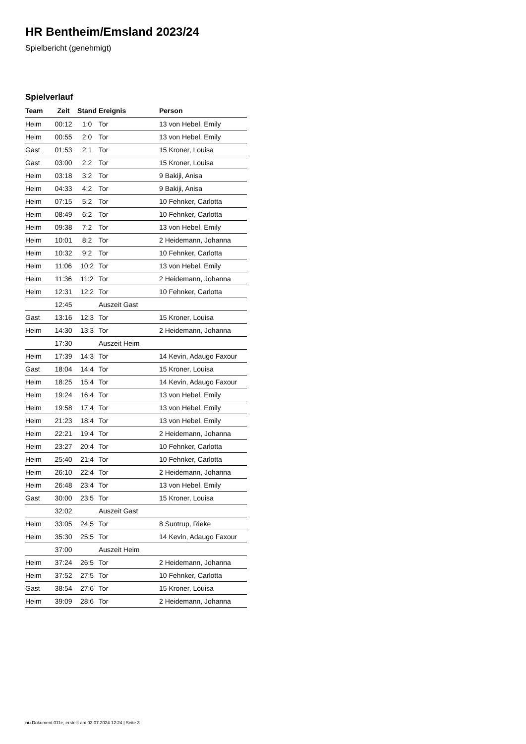HR Bentheim/Emsland 2023/24
Spielbericht (genehmigt)
Spielverlauf
| Team | Zeit | Stand | Ereignis | Person |
| --- | --- | --- | --- | --- |
| Heim | 00:12 | 1:0 | Tor | 13 von Hebel, Emily |
| Heim | 00:55 | 2:0 | Tor | 13 von Hebel, Emily |
| Gast | 01:53 | 2:1 | Tor | 15 Kroner, Louisa |
| Gast | 03:00 | 2:2 | Tor | 15 Kroner, Louisa |
| Heim | 03:18 | 3:2 | Tor | 9 Bakiji, Anisa |
| Heim | 04:33 | 4:2 | Tor | 9 Bakiji, Anisa |
| Heim | 07:15 | 5:2 | Tor | 10 Fehnker, Carlotta |
| Heim | 08:49 | 6:2 | Tor | 10 Fehnker, Carlotta |
| Heim | 09:38 | 7:2 | Tor | 13 von Hebel, Emily |
| Heim | 10:01 | 8:2 | Tor | 2 Heidemann, Johanna |
| Heim | 10:32 | 9:2 | Tor | 10 Fehnker, Carlotta |
| Heim | 11:06 | 10:2 | Tor | 13 von Hebel, Emily |
| Heim | 11:36 | 11:2 | Tor | 2 Heidemann, Johanna |
| Heim | 12:31 | 12:2 | Tor | 10 Fehnker, Carlotta |
| | 12:45 | | Auszeit Gast | |
| Gast | 13:16 | 12:3 | Tor | 15 Kroner, Louisa |
| Heim | 14:30 | 13:3 | Tor | 2 Heidemann, Johanna |
| | 17:30 | | Auszeit Heim | |
| Heim | 17:39 | 14:3 | Tor | 14 Kevin, Adaugo Faxour |
| Gast | 18:04 | 14:4 | Tor | 15 Kroner, Louisa |
| Heim | 18:25 | 15:4 | Tor | 14 Kevin, Adaugo Faxour |
| Heim | 19:24 | 16:4 | Tor | 13 von Hebel, Emily |
| Heim | 19:58 | 17:4 | Tor | 13 von Hebel, Emily |
| Heim | 21:23 | 18:4 | Tor | 13 von Hebel, Emily |
| Heim | 22:21 | 19:4 | Tor | 2 Heidemann, Johanna |
| Heim | 23:27 | 20:4 | Tor | 10 Fehnker, Carlotta |
| Heim | 25:40 | 21:4 | Tor | 10 Fehnker, Carlotta |
| Heim | 26:10 | 22:4 | Tor | 2 Heidemann, Johanna |
| Heim | 26:48 | 23:4 | Tor | 13 von Hebel, Emily |
| Gast | 30:00 | 23:5 | Tor | 15 Kroner, Louisa |
| | 32:02 | | Auszeit Gast | |
| Heim | 33:05 | 24:5 | Tor | 8 Suntrup, Rieke |
| Heim | 35:30 | 25:5 | Tor | 14 Kevin, Adaugo Faxour |
| | 37:00 | | Auszeit Heim | |
| Heim | 37:24 | 26:5 | Tor | 2 Heidemann, Johanna |
| Heim | 37:52 | 27:5 | Tor | 10 Fehnker, Carlotta |
| Gast | 38:54 | 27:6 | Tor | 15 Kroner, Louisa |
| Heim | 39:09 | 28:6 | Tor | 2 Heidemann, Johanna |
nu.Dokument 011e, erstellt am 03.07.2024 12:24 | Seite 3